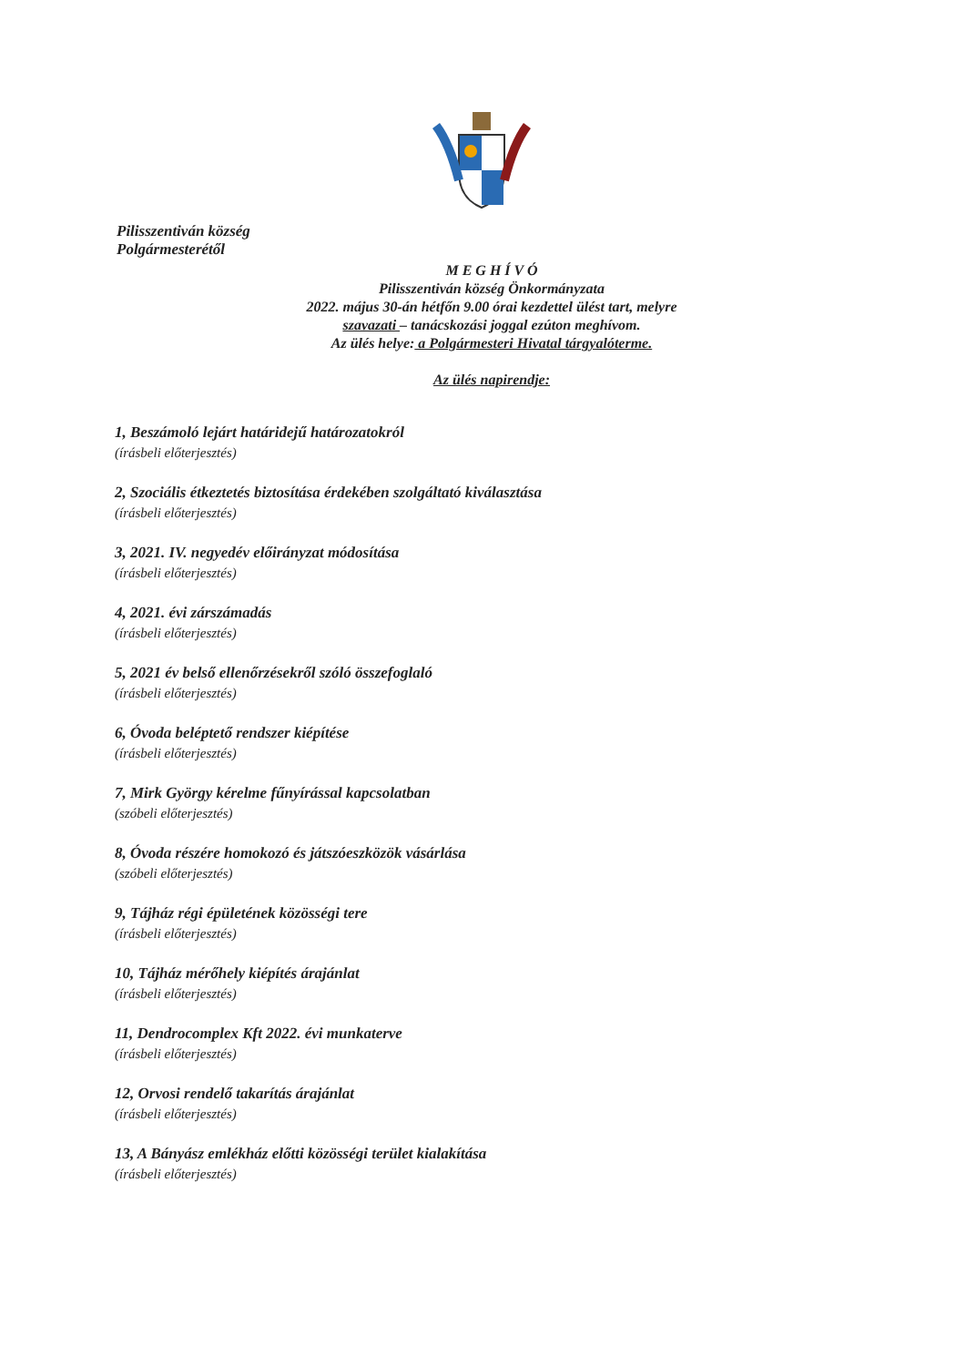Pilisszentiván község
Polgármesterétől
M E G H Í V Ó
Pilisszentiván község Önkormányzata
2022. május 30-án hétfőn 9.00 órai kezdettel ülést tart, melyre
szavazati – tanácskozási joggal ezúton meghívom.
Az ülés helye: a Polgármesteri Hivatal tárgyalóterme.
Az ülés napirendje:
1, Beszámoló lejárt határidejű határozatokról
(írásbeli előterjesztés)
2, Szociális étkeztetés biztosítása érdekében szolgáltató kiválasztása
(írásbeli előterjesztés)
3, 2021. IV. negyedév előirányzat módosítása
(írásbeli előterjesztés)
4, 2021. évi zárszámadás
(írásbeli előterjesztés)
5, 2021 év belső ellenőrzésekről szóló összefoglaló
(írásbeli előterjesztés)
6, Óvoda beléptető rendszer kiépítése
(írásbeli előterjesztés)
7, Mirk György kérelme fűnyírással kapcsolatban
(szóbeli előterjesztés)
8, Óvoda részére homokozó és játszóeszközök vásárlása
(szóbeli előterjesztés)
9, Tájház régi épületének közösségi tere
(írásbeli előterjesztés)
10, Tájház mérőhely kiépítés árajánlat
(írásbeli előterjesztés)
11, Dendrocomplex Kft 2022. évi munkaterve
(írásbeli előterjesztés)
12, Orvosi rendelő takarítás árajánlat
(írásbeli előterjesztés)
13, A Bányász emlékház előtti közösségi terület kialakítása
(írásbeli előterjesztés)